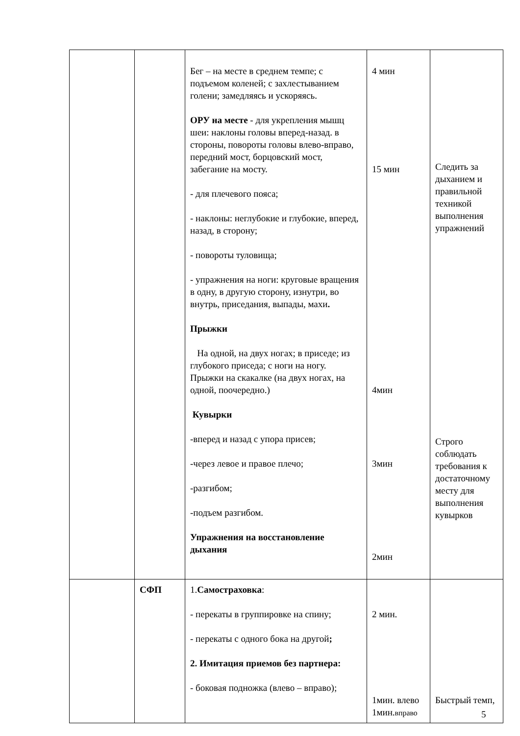| | | Бег – на месте в среднем темпе; с подъемом коленей; с захлестыванием голени; замедляясь и ускоряясь. ОРУ на месте - для укрепления мышц шеи: наклоны головы вперед-назад. в стороны, повороты головы влево-вправо, передний мост, борцовский мост, забегание на мосту. - для плечевого пояса; - наклоны: неглубокие и глубокие, вперед, назад, в сторону; - повороты туловища; - упражнения на ноги: круговые вращения в одну, в другую сторону, изнутри, во внутрь, приседания, выпады, махи . Прыжки На одной, на двух ногах; в приседе; из глубокого приседа; с ноги на ногу. Прыжки на скакалке (на двух ногах, на одной, поочередно.) Кувырки -вперед и назад с упора присев; -через левое и правое плечо; -разгибом; -подъем разгибом. Упражнения на восстановление дыхания | 4 мин 15 мин 4мин 3мин 2мин | Следить за дыханием и правильной техникой выполнения упражнений Строго соблюдать требования к достаточному месту для выполнения кувырков |
| | СФП | 1. Самостраховка : - перекаты в группировке на спину; - перекаты с одного бока на другой ; 2. Имитация приемов без партнера: - боковая подножка (влево – вправо); | 2 мин. 1мин. влево 1мин. вправо | Быстрый темп, |
5